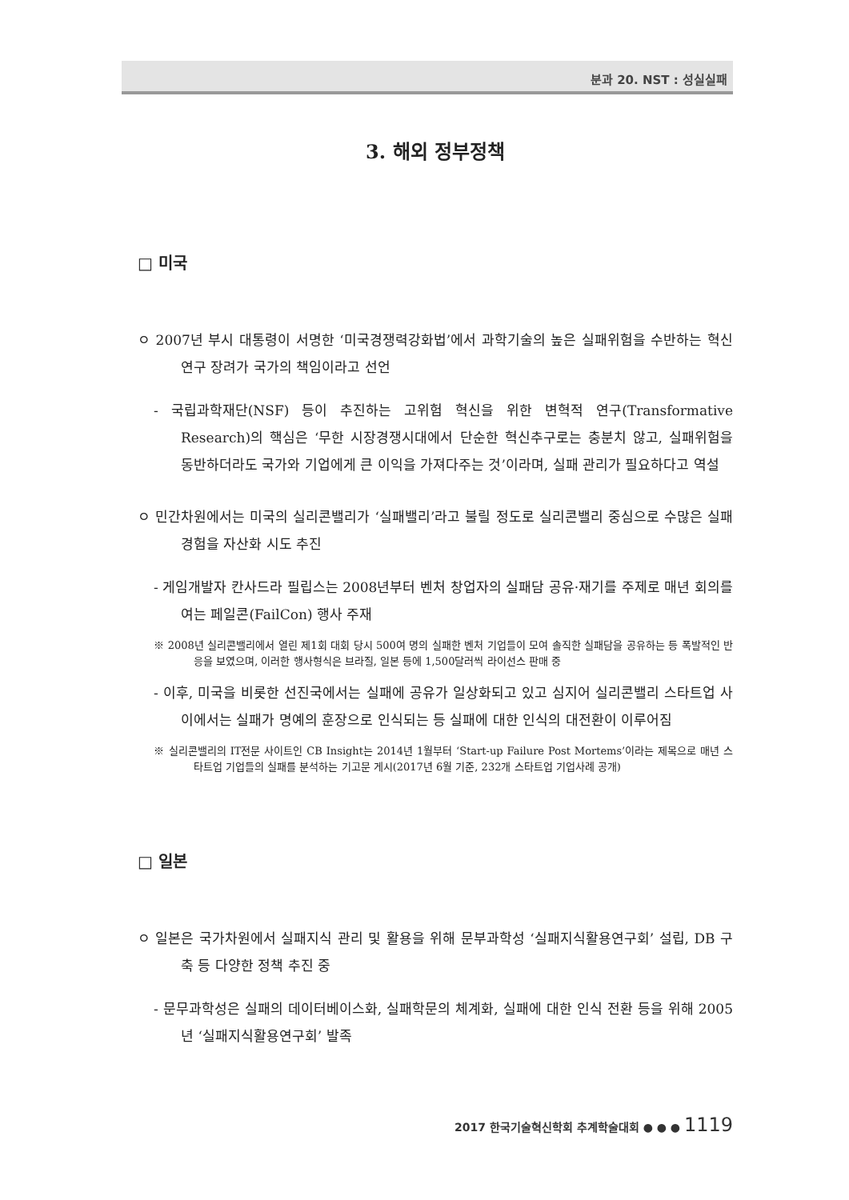분과 20. NST : 성실실패
3. 해외 정부정책
□ 미국
ㅇ 2007년 부시 대통령이 서명한 ‘미국경쟁력강화법’에서 과학기술의 높은 실패위험을 수반하는 혁신연구 장려가 국가의 책임이라고 선언
- 국립과학재단(NSF) 등이 추진하는 고위험 혁신을 위한 변혁적 연구(Transformative Research)의 핵심은 ‘무한 시장경쟁시대에서 단순한 혁신추구로는 충분치 않고, 실패위험을 동반하더라도 국가와 기업에게 큰 이익을 가져다주는 것’이라며, 실패 관리가 필요하다고 역설
ㅇ 민간차원에서는 미국의 실리콘밸리가 ‘실패밸리’라고 불릴 정도로 실리콘밸리 중심으로 수많은 실패경험을 자산화 시도 추진
- 게임개발자 칸사드라 필립스는 2008년부터 벤처 창업자의 실패담 공유·재기를 주제로 매년 회의를 여는 페일콘(FailCon) 행사 주재
※ 2008년 실리콘밸리에서 열린 제1회 대회 당시 500여 명의 실패한 벤처 기업들이 모여 솔직한 실패담을 공유하는 등 폭발적인 반응을 보였으며, 이러한 행사형식은 브라질, 일본 등에 1,500달러씩 라이선스 판매 중
- 이후, 미국을 비롯한 선진국에서는 실패에 공유가 일상화되고 있고 심지어 실리콘밸리 스타트업 사이에서는 실패가 명예의 훈장으로 인식되는 등 실패에 대한 인식의 대전환이 이루어짐
※ 실리콘밸리의 IT전문 사이트인 CB Insight는 2014년 1월부터 ‘Start-up Failure Post Mortems’이라는 제목으로 매년 스타트업 기업들의 실패를 분석하는 기고문 게시(2017년 6월 기준, 232개 스타트업 기업사례 공개)
□ 일본
ㅇ 일본은 국가차원에서 실패지식 관리 및 활용을 위해 문부과학성 ‘실패지식활용연구회’ 설립, DB 구축 등 다양한 정책 추진 중
- 문무과학성은 실패의 데이터베이스화, 실패학문의 체계화, 실패에 대한 인식 전환 등을 위해 2005년 ‘실패지식활용연구회’ 발족
2017 한국기술혁신학회 추계학술대회 ● ● ● 1119